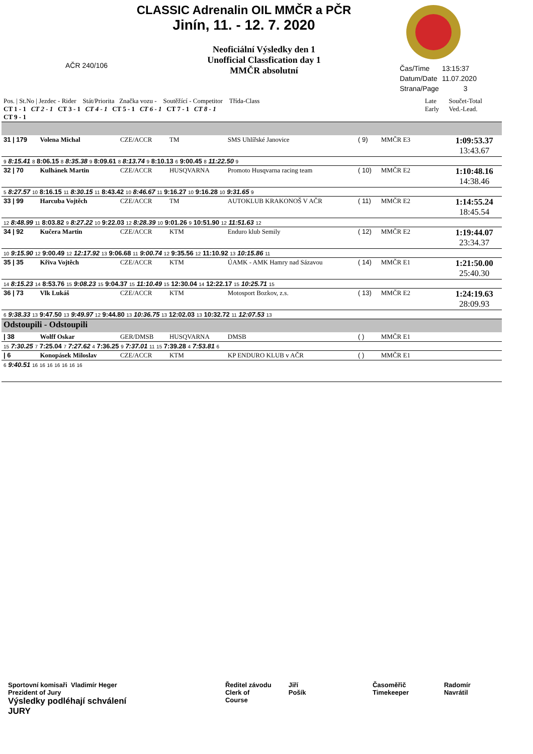CLASSIC Adrenalin OIL MMČR a PČR
Jinín, 11. - 12. 7. 2020
Neoficiální Výsledky den 1
Unofficial Classfication day 1
MMČR absolutní
AČR 240/106
Čas/Time 13:15:37
Datum/Date 11.07.2020
Strana/Page 3
| Pos. / St.No / Jezdec - Rider Stát/Priorita Značka vozu - Soutěžící - Competitor Třída-Class CT 1 - 1 CT 2 - 1 CT 3 - 1 CT 4 - 1 CT 5 - 1 CT 6 - 1 CT 7 - 1 CT 8 - 1 CT 9 - 1 | | | | | | | Late Early | Součet-Total Ved.-Lead. |
| 31 / 179 | Volena Michal | CZE/ACCR | TM | SMS Uhlířské Janovice | ( 9) | MMČR E3 | | 1:09:53.37 13:43.67 |
| 9 8:15.41 8 8:06.15 8 8:35.38 9 8:09.61 8 8:13.74 9 8:10.13 6 9:00.45 8 11:22.50 9 | | | | | | | | |
| 32 / 70 | Kulhánek Martin | CZE/ACCR | HUSQVARNA | Promoto Husqvarna racing team | ( 10) | MMČR E2 | | 1:10:48.16 14:38.46 |
| 5 8:27.57 10 8:16.15 11 8:30.15 11 8:43.42 10 8:46.67 11 9:16.27 10 9:16.28 10 9:31.65 9 | | | | | | | | |
| 33 / 99 | Harcuba Vojtěch | CZE/ACCR | TM | AUTOKLUB KRAKONOŠ V AČR | ( 11) | MMČR E2 | | 1:14:55.24 18:45.54 |
| 12 8:48.99 11 8:03.82 9 8:27.22 10 9:22.03 12 8:28.39 10 9:01.26 9 10:51.90 12 11:51.63 12 | | | | | | | | |
| 34 / 92 | Kučera Martin | CZE/ACCR | KTM | Enduro klub Semily | ( 12) | MMČR E2 | | 1:19:44.07 23:34.37 |
| 10 9:15.90 12 9:00.49 12 12:17.92 13 9:06.68 11 9:00.74 12 9:35.56 12 11:10.92 13 10:15.86 11 | | | | | | | | |
| 35 / 35 | Křiva Vojtěch | CZE/ACCR | KTM | ÚAMK - AMK Hamry nad Sázavou | ( 14) | MMČR E1 | | 1:21:50.00 25:40.30 |
| 14 8:15.23 14 8:53.76 15 9:08.23 15 9:04.37 15 11:10.49 15 12:30.04 14 12:22.17 15 10:25.71 15 | | | | | | | | |
| 36 / 73 | Vlk Lukáš | CZE/ACCR | KTM | Motosport Bozkov, z.s. | ( 13) | MMČR E2 | | 1:24:19.63 28:09.93 |
| 6 9:38.33 13 9:47.50 13 9:49.97 12 9:44.80 13 10:36.75 13 12:02.03 13 10:32.72 11 12:07.53 13 | | | | | | | | |
| Odstoupili - Odstoupili | | | | | | | | |
| / 38 | Wolff Oskar | GER/DMSB | HUSQVARNA | DMSB | ( ) | MMČR E1 | | |
| 15 7:30.25 7 7:25.04 7 7:27.62 4 7:36.25 9 7:37.01 11 15 7:39.28 4 7:53.81 6 | | | | | | | | |
| / 6 | Konopásek Miloslav | CZE/ACCR | KTM | KP ENDURO KLUB v AČR | ( ) | MMČR E1 | | |
| 6 9:40.51 16 16 16 16 16 16 16 | | | | | | | | |
Sportovní komisaři Vladimír Heger
Prezident of Jury
Výsledky podléhají schválení JURY
Ředitel závodu
Clerk of Course
Jiří Pošík Časoměřič
Timekeeper
Radomír Navrátil